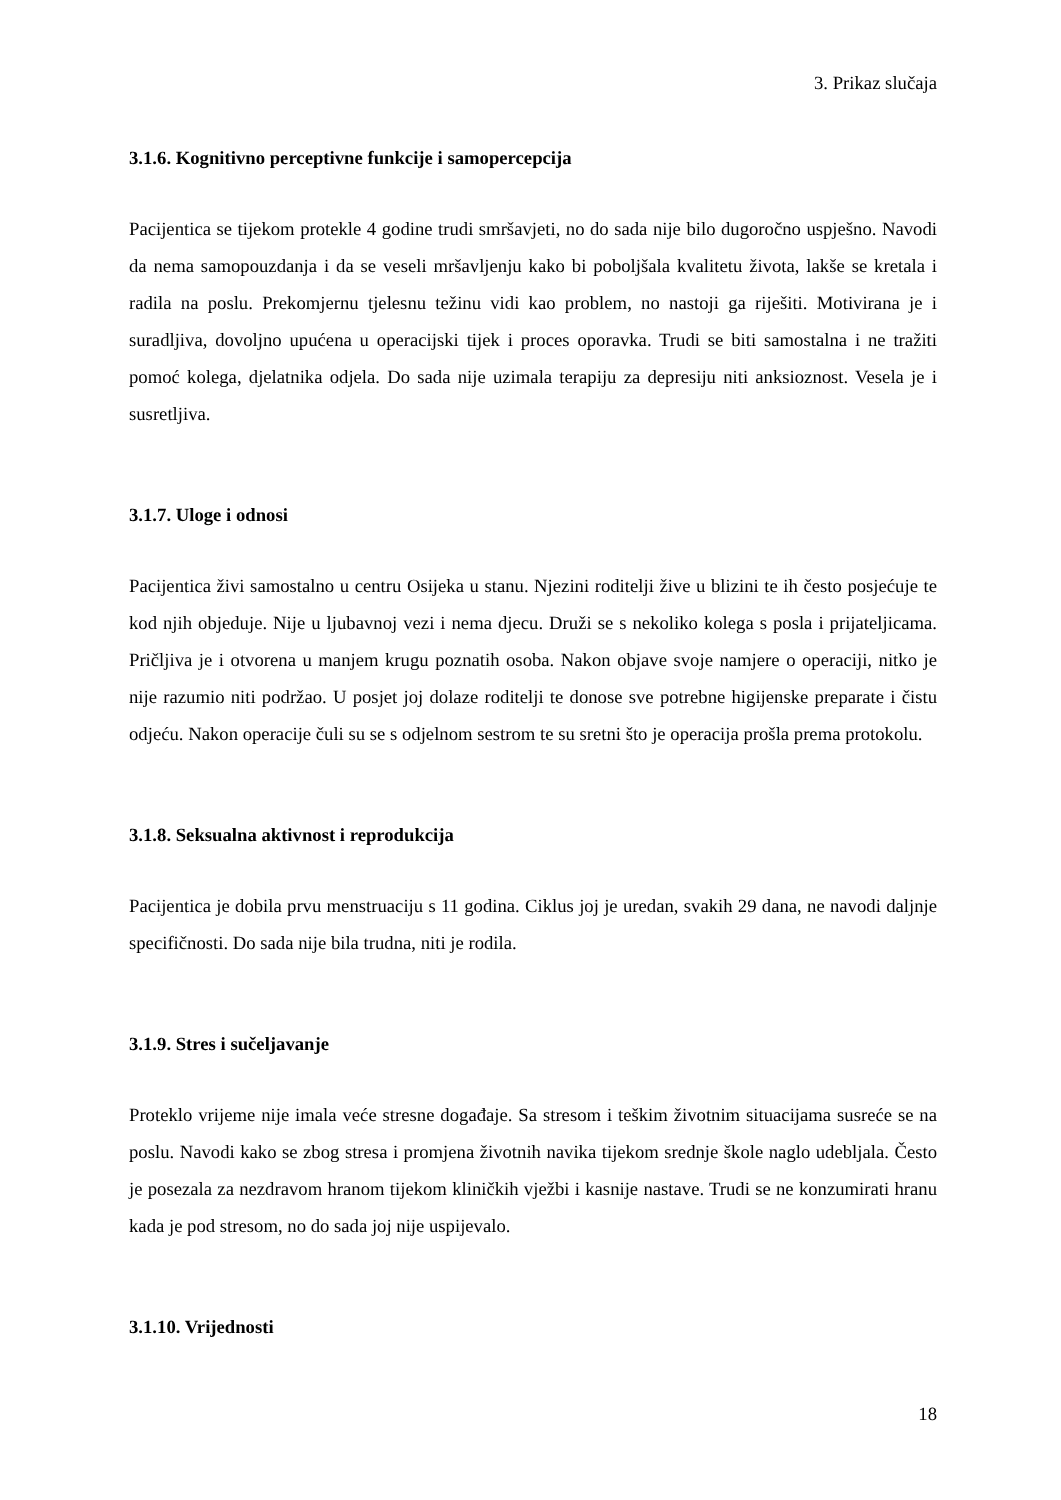3. Prikaz slučaja
3.1.6. Kognitivno perceptivne funkcije i samopercepcija
Pacijentica se tijekom protekle 4 godine trudi smršavjeti, no do sada nije bilo dugoročno uspješno. Navodi da nema samopouzdanja i da se veseli mršavljenju kako bi poboljšala kvalitetu života, lakše se kretala i radila na poslu. Prekomjernu tjelesnu težinu vidi kao problem, no nastoji ga riješiti. Motivirana je i suradljiva, dovoljno upućena u operacijski tijek i proces oporavka. Trudi se biti samostalna i ne tražiti pomoć kolega, djelatnika odjela. Do sada nije uzimala terapiju za depresiju niti anksioznost. Vesela je i susretljiva.
3.1.7. Uloge i odnosi
Pacijentica živi samostalno u centru Osijeka u stanu. Njezini roditelji žive u blizini te ih često posjećuje te kod njih objeduje. Nije u ljubavnoj vezi i nema djecu. Druži se s nekoliko kolega s posla i prijateljicama. Pričljiva je i otvorena u manjem krugu poznatih osoba. Nakon objave svoje namjere o operaciji, nitko je nije razumio niti podržao. U posjet joj dolaze roditelji te donose sve potrebne higijenske preparate i čistu odjeću. Nakon operacije čuli su se s odjelnom sestrom te su sretni što je operacija prošla prema protokolu.
3.1.8. Seksualna aktivnost i reprodukcija
Pacijentica je dobila prvu menstruaciju s 11 godina. Ciklus joj je uredan, svakih 29 dana, ne navodi daljnje specifičnosti. Do sada nije bila trudna, niti je rodila.
3.1.9. Stres i sučeljavanje
Proteklo vrijeme nije imala veće stresne događaje. Sa stresom i teškim životnim situacijama susreće se na poslu. Navodi kako se zbog stresa i promjena životnih navika tijekom srednje škole naglo udebljala. Često je posezala za nezdravom hranom tijekom kliničkih vježbi i kasnije nastave. Trudi se ne konzumirati hranu kada je pod stresom, no do sada joj nije uspijevalo.
3.1.10. Vrijednosti
18